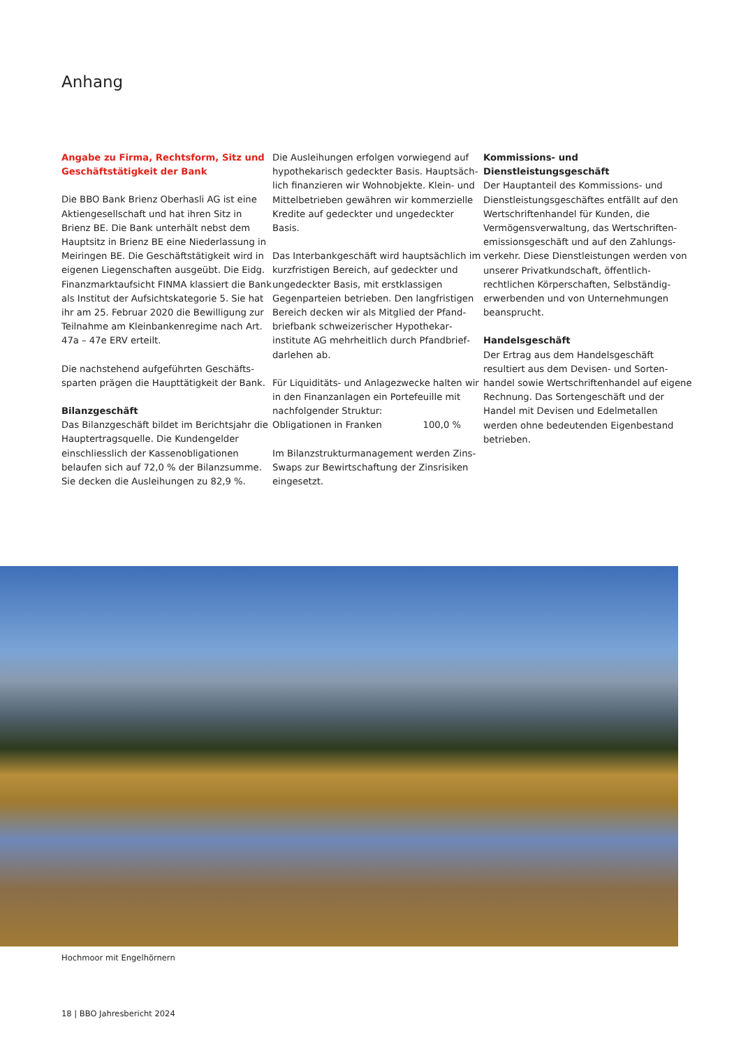Anhang
Angabe zu Firma, Rechtsform, Sitz und Geschäftstätigkeit der Bank
Die BBO Bank Brienz Oberhasli AG ist eine Aktiengesellschaft und hat ihren Sitz in Brienz BE. Die Bank unterhält nebst dem Hauptsitz in Brienz BE eine Niederlassung in Meiringen BE. Die Geschäftstätigkeit wird in eigenen Liegenschaften ausgeübt. Die Eidg. Finanzmarktaufsicht FINMA klassiert die Bank als Institut der Aufsichtskategorie 5. Sie hat ihr am 25. Februar 2020 die Bewilligung zur Teilnahme am Kleinbanken­regime nach Art. 47a – 47e ERV erteilt.
Die nachstehend aufgeführten Geschäfts­sparten prägen die Haupttätigkeit der Bank.
Bilanzgeschäft
Das Bilanzgeschäft bildet im Berichtsjahr die Hauptertragsquelle. Die Kundengelder einschliesslich der Kassenobligationen belaufen sich auf 72,0 % der Bilanzsumme. Sie decken die Ausleihungen zu 82,9 %.
Die Ausleihungen erfolgen vorwiegend auf hypothekarisch gedeckter Basis. Hauptsäch­lich finanzieren wir Wohnobjekte. Klein- und Mittelbetrieben gewähren wir kommer­zielle Kredite auf gedeckter und ungedeck­ter Basis.
Das Interbankgeschäft wird hauptsächlich im kurzfristigen Bereich, auf gedeckter und ungedeckter Basis, mit erstklassigen Gegenparteien betrieben. Den langfristigen Bereich decken wir als Mitglied der Pfand­briefbank schweizerischer Hypothekar­institute AG mehrheitlich durch Pfandbrief­darlehen ab.
Für Liquiditäts- und Anlagezwecke halten wir in den Finanzanlagen ein Portefeuille mit nachfolgender Struktur:
Obligationen in Franken 100,0 %
Im Bilanzstrukturmanagement werden Zins-Swaps zur Bewirtschaftung der Zinsrisiken eingesetzt.
Kommissions- und Dienstleistungsgeschäft
Der Hauptanteil des Kommissions- und Dienstleistungsgeschäftes entfällt auf den Wertschriftenhandel für Kunden, die Vermögensverwaltung, das Wertschriften­emissionsgeschäft und auf den Zahlungs­verkehr. Diese Dienstleistungen werden von unserer Privatkundschaft, öffentlich-rechtlichen Körperschaften, Selbständig­erwerbenden und von Unternehmungen beansprucht.
Handelsgeschäft
Der Ertrag aus dem Handelsgeschäft resultiert aus dem Devisen- und Sorten­handel sowie Wertschriftenhandel auf eigene Rechnung. Das Sortengeschäft und der Handel mit Devisen und Edelmetallen werden ohne bedeutenden Eigenbestand betrieben.
Hochmoor mit Engelhörnern
18 | BBO Jahresbericht 2024